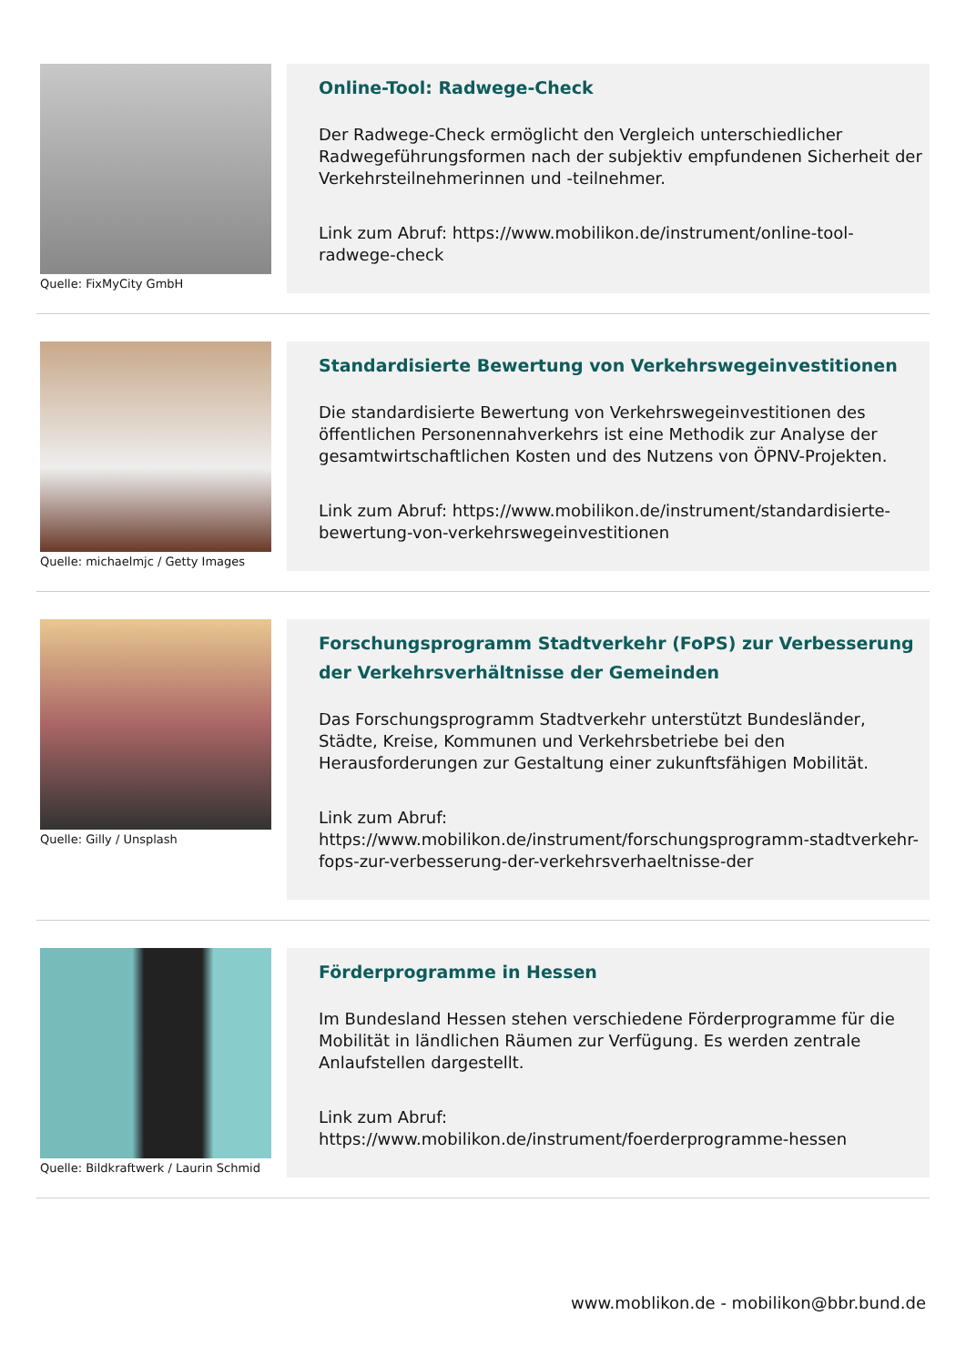Quelle: FixMyCity GmbH
Online-Tool: Radwege-Check
Der Radwege-Check ermöglicht den Vergleich unterschiedlicher Radwegeführungsformen nach der subjektiv empfundenen Sicherheit der Verkehrsteilnehmerinnen und -teilnehmer.
Link zum Abruf: https://www.mobilikon.de/instrument/online-tool-radwege-check
Quelle: michaelmjc / Getty Images
Standardisierte Bewertung von Verkehrswegeinvestitionen
Die standardisierte Bewertung von Verkehrswegeinvestitionen des öffentlichen Personennahverkehrs ist eine Methodik zur Analyse der gesamtwirtschaftlichen Kosten und des Nutzens von ÖPNV-Projekten.
Link zum Abruf: https://www.mobilikon.de/instrument/standardisierte-bewertung-von-verkehrswegeinvestitionen
Quelle: Gilly / Unsplash
Forschungsprogramm Stadtverkehr (FoPS) zur Verbesserung der Verkehrsverhältnisse der Gemeinden
Das Forschungsprogramm Stadtverkehr unterstützt Bundesländer, Städte, Kreise, Kommunen und Verkehrsbetriebe bei den Herausforderungen zur Gestaltung einer zukunftsfähigen Mobilität.
Link zum Abruf:
https://www.mobilikon.de/instrument/forschungsprogramm-stadtverkehr-fops-zur-verbesserung-der-verkehrsverhaeltnisse-der
Quelle: Bildkraftwerk / Laurin Schmid
Förderprogramme in Hessen
Im Bundesland Hessen stehen verschiedene Förderprogramme für die Mobilität in ländlichen Räumen zur Verfügung. Es werden zentrale Anlaufstellen dargestellt.
Link zum Abruf:
https://www.mobilikon.de/instrument/foerderprogramme-hessen
www.moblikon.de - mobilikon@bbr.bund.de